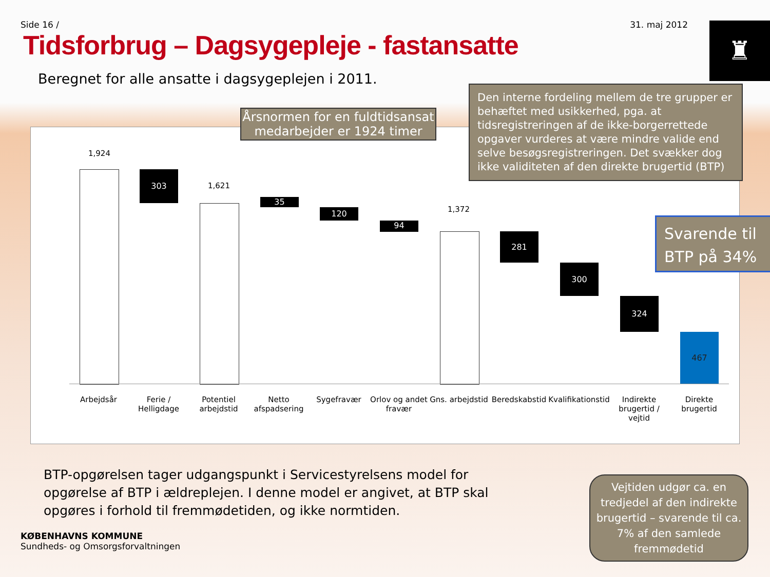Side 16 / 31. maj 2012
♜
Tidsforbrug – Dagsygepleje - fastansatte
Beregnet for alle ansatte i dagsygeplejen i 2011.
1,924
303
1,621
35
120
94
1,372
281
300
324
467
Arbejdsår
Ferie / Helligdage
Potentiel arbejdstid
Netto afspadsering
Sygefravær
Orlov og andet fravær
Gns. arbejdstid
Beredskabstid
Kvalifikationstid
Indirekte brugertid / vejtid
Direkte brugertid
Årsnormen for en fuldtidsansat medarbejder er 1924 timer
Den interne fordeling mellem de tre grupper er behæftet med usikkerhed, pga. at tidsregistreringen af de ikke-borgerrettede opgaver vurderes at være mindre valide end selve besøgsregistreringen. Det svækker dog ikke validiteten af den direkte brugertid (BTP)
Svarende til BTP på 34%
Vejtiden udgør ca. en tredjedel af den indirekte brugertid – svarende til ca. 7% af den samlede fremmødetid
BTP-opgørelsen tager udgangspunkt i Servicestyrelsens model for opgørelse af BTP i ældreplejen. I denne model er angivet, at BTP skal opgøres i forhold til fremmødetiden, og ikke normtiden.
KØBENHAVNS KOMMUNE
Sundheds- og Omsorgsforvaltningen